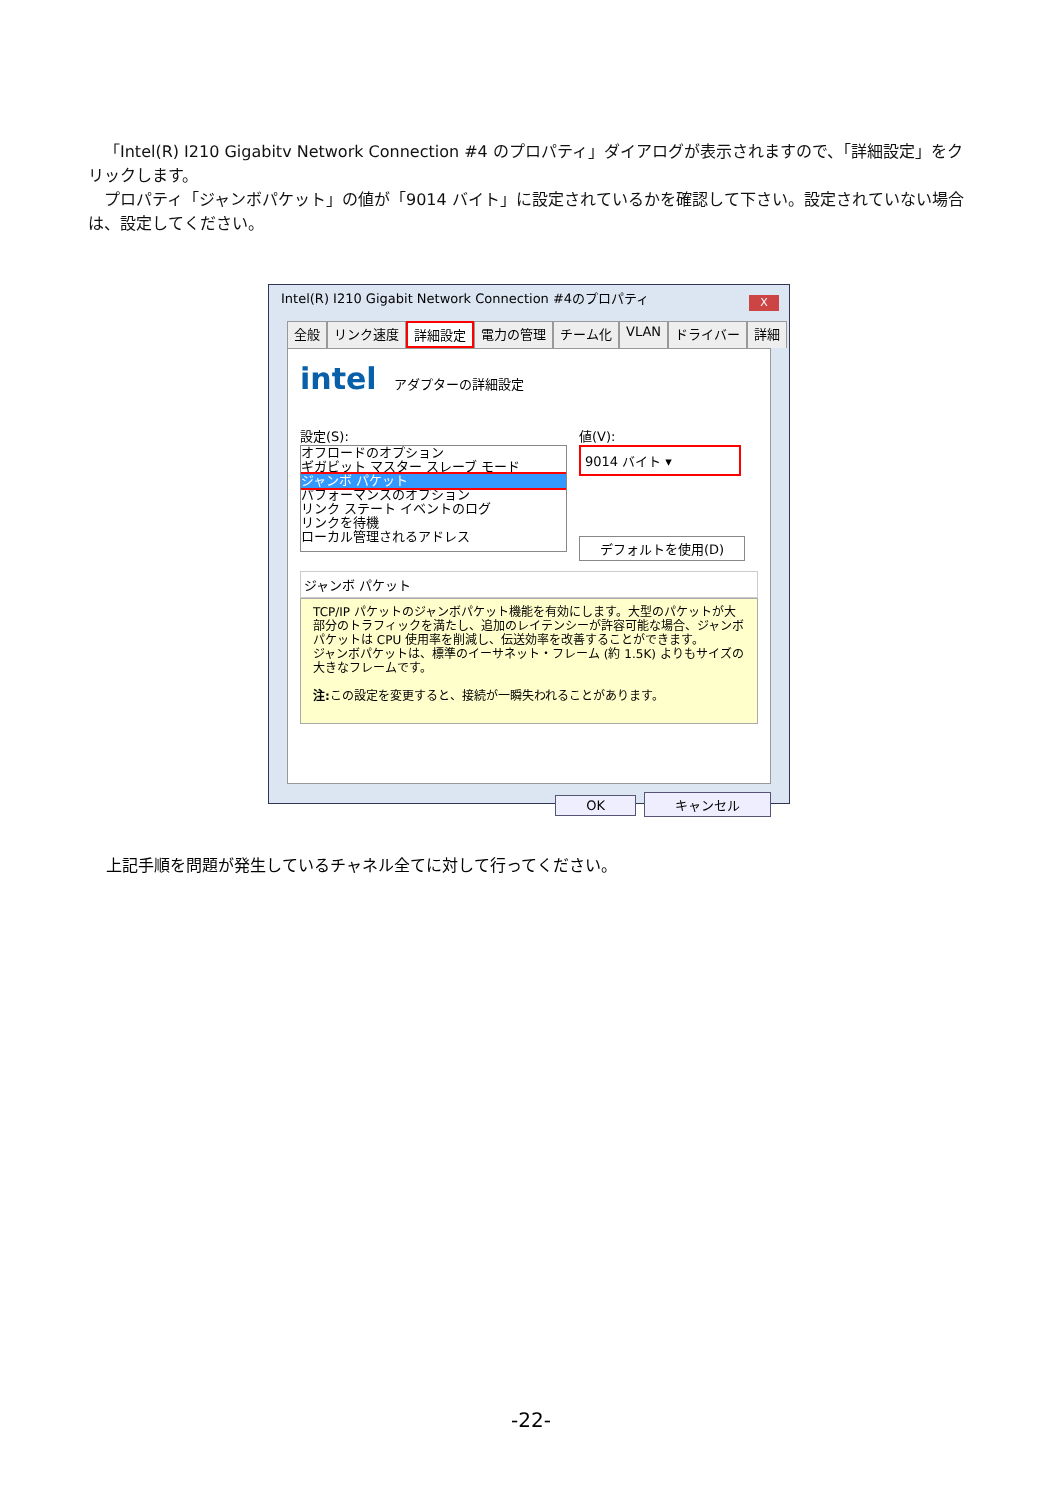「Intel(R) I210 Gigabitv Network Connection #4 のプロパティ」ダイアログが表示されますので、「詳細設定」をクリックします。
プロパティ「ジャンボパケット」の値が「9014 バイト」に設定されているかを確認して下さい。設定されていない場合は、設定してください。
Intel(R) I210 Gigabit Network Connection #4のプロパティ
X
全般 リンク速度 詳細設定 電力の管理 チーム化 VLAN ドライバー 詳細
intel アダプターの詳細設定
設定(S):
オフロードのオプション
ギガビット マスター スレーブ モード
ジャンボ パケット
パフォーマンスのオプション
リンク ステート イベントのログ
リンクを待機
ローカル管理されるアドレス
値(V):
9014 バイト ▾
デフォルトを使用(D)
ジャンボ パケット
TCP/IP パケットのジャンボパケット機能を有効にします。大型のパケットが大部分のトラフィックを満たし、追加のレイテンシーが許容可能な場合、ジャンボ パケットは CPU 使用率を削減し、伝送効率を改善することができます。
ジャンボパケットは、標準のイーサネット・フレーム (約 1.5K) よりもサイズの大きなフレームです。
注: この設定を変更すると、接続が一瞬失われることがあります。
OK キャンセル
上記手順を問題が発生しているチャネル全てに対して行ってください。
-22-